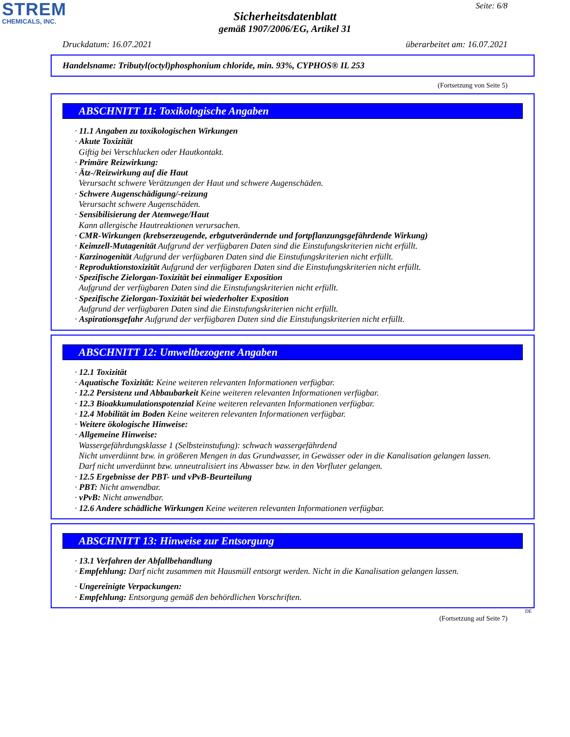STREM
CHEMICALS, INC.
Seite: 6/8
Sicherheitsdatenblatt
gemäß 1907/2006/EG, Artikel 31
Druckdatum: 16.07.2021 überarbeitet am: 16.07.2021
Handelsname: Tributyl(octyl)phosphonium chloride, min. 93%, CYPHOS® IL 253
(Fortsetzung von Seite 5)
ABSCHNITT 11: Toxikologische Angaben
· 11.1 Angaben zu toxikologischen Wirkungen
· Akute Toxizität
Giftig bei Verschlucken oder Hautkontakt.
· Primäre Reizwirkung:
· Ätz-/Reizwirkung auf die Haut
Verursacht schwere Verätzungen der Haut und schwere Augenschäden.
· Schwere Augenschädigung/-reizung
Verursacht schwere Augenschäden.
· Sensibilisierung der Atemwege/Haut
Kann allergische Hautreaktionen verursachen.
· CMR-Wirkungen (krebserzeugende, erbgutverändernde und fortpflanzungsgefährdende Wirkung)
· Keimzell-Mutagenität Aufgrund der verfügbaren Daten sind die Einstufungskriterien nicht erfüllt.
· Karzinogenität Aufgrund der verfügbaren Daten sind die Einstufungskriterien nicht erfüllt.
· Reproduktionstoxizität Aufgrund der verfügbaren Daten sind die Einstufungskriterien nicht erfüllt.
· Spezifische Zielorgan-Toxizität bei einmaliger Exposition
Aufgrund der verfügbaren Daten sind die Einstufungskriterien nicht erfüllt.
· Spezifische Zielorgan-Toxizität bei wiederholter Exposition
Aufgrund der verfügbaren Daten sind die Einstufungskriterien nicht erfüllt.
· Aspirationsgefahr Aufgrund der verfügbaren Daten sind die Einstufungskriterien nicht erfüllt.
ABSCHNITT 12: Umweltbezogene Angaben
· 12.1 Toxizität
· Aquatische Toxizität: Keine weiteren relevanten Informationen verfügbar.
· 12.2 Persistenz und Abbaubarkeit Keine weiteren relevanten Informationen verfügbar.
· 12.3 Bioakkumulationspotenzial Keine weiteren relevanten Informationen verfügbar.
· 12.4 Mobilität im Boden Keine weiteren relevanten Informationen verfügbar.
· Weitere ökologische Hinweise:
· Allgemeine Hinweise:
Wassergefährdungsklasse 1 (Selbsteinstufung): schwach wassergefährdend
Nicht unverdünnt bzw. in größeren Mengen in das Grundwasser, in Gewässer oder in die Kanalisation gelangen lassen.
Darf nicht unverdünnt bzw. unneutralisiert ins Abwasser bzw. in den Vorfluter gelangen.
· 12.5 Ergebnisse der PBT- und vPvB-Beurteilung
· PBT: Nicht anwendbar.
· vPvB: Nicht anwendbar.
· 12.6 Andere schädliche Wirkungen Keine weiteren relevanten Informationen verfügbar.
ABSCHNITT 13: Hinweise zur Entsorgung
· 13.1 Verfahren der Abfallbehandlung
· Empfehlung: Darf nicht zusammen mit Hausmüll entsorgt werden. Nicht in die Kanalisation gelangen lassen.
· Ungereinigte Verpackungen:
· Empfehlung: Entsorgung gemäß den behördlichen Vorschriften.
DE
(Fortsetzung auf Seite 7)